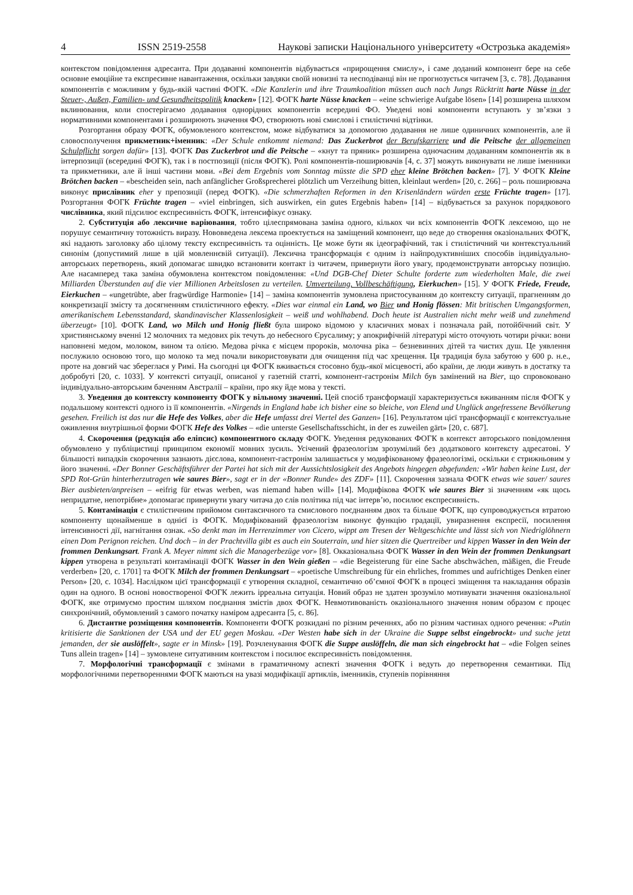4 ISSN 2519-2558 Наукові записки Національного університету «Острозька академія»
контекстом повідомлення адресанта. При додаванні компонентів відбувається «прирощення смислу», і саме доданий компонент бере на себе основне емоційне та експресивне навантаження, оскільки завдяки своїй новизні та несподіванці він не прогнозується читачем [3, с. 78]. Додавання компонентів є можливим у будь-якій частині ФОГК. «Die Kanzlerin und ihre Traumkoalition müssen auch nach Jungs Rücktritt harte Nüsse in der Steuer-, Außen, Familien- und Gesundheitspolitik knacken» [12]. ФОГК harte Nüsse knacken – «eine schwierige Aufgabe lösen» [14] розширена шляхом вклинювання, коли спостерігаємо додавання однорідних компонентів всередині ФО. Уведені нові компоненти вступають у зв’язки з нормативними компонентами і розширюють значення ФО, створюють нові смислові і стилістичні відтінки.
Розгортання образу ФОГК, обумовленого контекстом, може відбуватися за допомогою додавання не лише одиничних компонентів, але й словосполучення прикметник+іменник: «Der Schule entkommt niemand: Das Zuckerbrot der Berufskarriere und die Peitsche der allgemeinen Schulpflicht sorgen dafür» [13]. ФОГК Das Zuckerbrot und die Peitsche – «кнут та пряник» розширена одночасним додаванням компонентів як в інтерпозиції (всередині ФОГК), так і в постпозиції (після ФОГК). Ролі компонентів-поширювачів [4, с. 37] можуть виконувати не лише іменники та прикметники, але й інші частини мови. «Bei dem Ergebnis vom Sonntag müsste die SPD eher kleine Brötchen backen» [7]. У ФОГК Kleine Brötchen backen – «bescheiden sein, nach anfänglicher Großsprecherei plötzlich um Verzeihung bitten, kleinlaut werden» [20, с. 266] – роль поширювача виконує прислівник eher у препозиції (перед ФОГК). «Die schmerzhaften Reformen in den Krisenländern würden erste Früchte tragen» [17]. Розгортання ФОГК Früchte tragen – «viel einbringen, sich auswirken, ein gutes Ergebnis haben» [14] – відбувається за рахунок порядкового числівника, який підсилює експресивність ФОГК, інтенсифікує ознаку.
2. Субституція або лексичне варіювання, тобто цілеспрямована заміна одного, кількох чи всіх компонентів ФОГК лексемою, що не порушує семантичну тотожність виразу. Нововведена лексема проектується на заміщений компонент, що веде до створення оказіональних ФОГК, які надають заголовку або цілому тексту експресивність та оцінність. Це може бути як ідеографічний, так і стилістичний чи контекстуальний синонім (допустимий лише в цій мовленнєвій ситуації). Лексична трансформація є одним із найпродуктивніших способів індивідуально-авторських перетворень, який допомагає швидко встановити контакт із читачем, привернути його увагу, продемонструвати авторську позицію. Але насамперед така заміна обумовлена контекстом повідомлення: «Und DGB-Chef Dieter Schulte forderte zum wiederholten Male, die zwei Milliarden Überstunden auf die vier Millionen Arbeitslosen zu verteilen. Umverteilung, Vollbeschäftigung, Eierkuchen» [15]. У ФОГК Friede, Freude, Eierkuchen – «ungetrübte, aber fragwürdige Harmonie» [14] – заміна компонентів зумовлена пристосуванням до контексту ситуації, прагненням до конкретизації змісту та досягненням стилістичного ефекту. «Dies war einmal ein Land, wo Bier und Honig flössen: Mit britischen Umgangsformen, amerikanischem Lebensstandard, skandinavischer Klassenlosigkeit – weiß und wohlhabend. Doch heute ist Australien nicht mehr weiß und zunehmend überzeugt» [10]. ФОГК Land, wo Milch und Honig fließt була широко відомою у класичних мовах і позначала рай, потойбічний світ. У християнському вченні 12 молочних та медових рік течуть до небесного Єрусалиму; у апокрифічній літературі місто оточують чотири річки: вони наповнені медом, молоком, вином та олією. Медова річка є місцем пророків, молочна ріка – безневинних дітей та чистих душ. Це уявлення послужило основою того, що молоко та мед почали використовувати для очищення під час хрещення. Ця традиція була забутою у 600 р. н.е., проте на довгий час збереглася у Римі. На сьогодні ця ФОГК вживається стосовно будь-якої місцевості, або країни, де люди живуть в достатку та добробуті [20, с. 1033]. У контексті ситуації, описаної у газетній статті, компонент-гастронім Milch був замінений на Bier, що спровоковано індивідуально-авторським баченням Австралії – країни, про яку йде мова у тексті.
3. Уведення до контексту компоненту ФОГК у вільному значенні. Цей спосіб трансформації характеризується вживанням після ФОГК у подальшому контексті одного із її компонентів. «Nirgends in England habe ich bisher eine so bleiche, von Elend und Unglück angefressene Bevölkerung gesehen. Freilich ist das nur die Hefe des Volkes, aber die Hefe umfasst drei Viertel des Ganzen» [16]. Результатом цієї трансформації є контекстуальне оживлення внутрішньої форми ФОГК Hefe des Volkes – «die unterste Gesellschaftsschicht, in der es zuweilen gärt» [20, с. 687].
4. Скорочення (редукція або еліпсис) компонентного складу ФОГК. Уведення редукованих ФОГК в контекст авторського повідомлення обумовлено у публіцистиці принципом економії мовних зусиль. Усічений фразеологізм зрозумілий без додаткового контексту адресатові. У більшості випадків скорочення зазнають дієслова, компонент-гастронім залишається у модифікованому фразеологізмі, оскільки є стрижньовим у його значенні. «Der Bonner Geschäftsführer der Partei hat sich mit der Aussichtslosigkeit des Angebots hingegen abgefunden: «Wir haben keine Lust, der SPD Rot-Grün hinterherzutragen wie saures Bier», sagt er in der «Bonner Runde» des ZDF» [11]. Скорочення зазнала ФОГК etwas wie sauer/ saures Bier ausbieten/anpreisen – «eifrig für etwas werben, was niemand haben will» [14]. Модифікова ФОГК wie saures Bier зі значенням «як щось непридатне, непотрібне» допомагає привернути увагу читача до слів політика під час інтерв’ю, посилює експресивність.
5. Контамінація є стилістичним прийомом синтаксичного та смислового поєднанням двох та більше ФОГК, що супроводжується втратою компоненту щонайменше в однієї із ФОГК. Модифікований фразеологізм виконує функцію градації, увиразнення експресії, посилення інтенсивності дії, нагнітання ознак. «So denkt man im Herrenzimmer von Cicero, wippt am Tresen der Weltgeschichte und lässt sich von Niedriglöhnern einen Dom Perignon reichen. Und doch – in der Prachtvilla gibt es auch ein Souterrain, und hier sitzen die Quertreiber und kippen Wasser in den Wein der frommen Denkungsart. Frank A. Meyer nimmt sich die Managerbezüge vor» [8]. Окказіональна ФОГК Wasser in den Wein der frommen Denkungsart kippen утворена в результаті контамінації ФОГК Wasser in den Wein gießen – «die Begeisterung für eine Sache abschwächen, mäßigen, die Freude verderben» [20, с. 1701] та ФОГК Milch der frommen Denkungsart – «poetische Umschreibung für ein ehrliches, frommes und aufrichtiges Denken einer Person» [20, с. 1034]. Наслідком цієї трансформації є утворення складної, семантично об’ємної ФОГК в процесі зміщення та накладання образів один на одного. В основі новоствореної ФОГК лежить ірреальна ситуація. Новий образ не здатен зрозуміло мотивувати значення оказіональної ФОГК, яке отримуємо простим шляхом поєднання змістів двох ФОГК. Невмотивованість оказіонального значення новим образом є процес синхронічний, обумовлений з самого початку наміром адресанта [5, с. 86].
6. Дистантне розміщення компонентів. Компоненти ФОГК розкидані по різним реченнях, або по різним частинах одного речення: «Putin kritisierte die Sanktionen der USA und der EU gegen Moskau. «Der Westen habe sich in der Ukraine die Suppe selbst eingebrockt» und suche jetzt jemanden, der sie auslöffelt», sagte er in Minsk» [19]. Розчленування ФОГК die Suppe auslöffeln, die man sich eingebrockt hat – «die Folgen seines Tuns allein tragen» [14] – зумовлене ситуативним контекстом і посилює експресивність повідомлення.
7. Морфологічні трансформації є змінами в граматичному аспекті значення ФОГК і ведуть до перетворення семантики. Під морфологічними перетвореннями ФОГК маються на увазі модифікації артиклів, іменників, ступенів порівняння